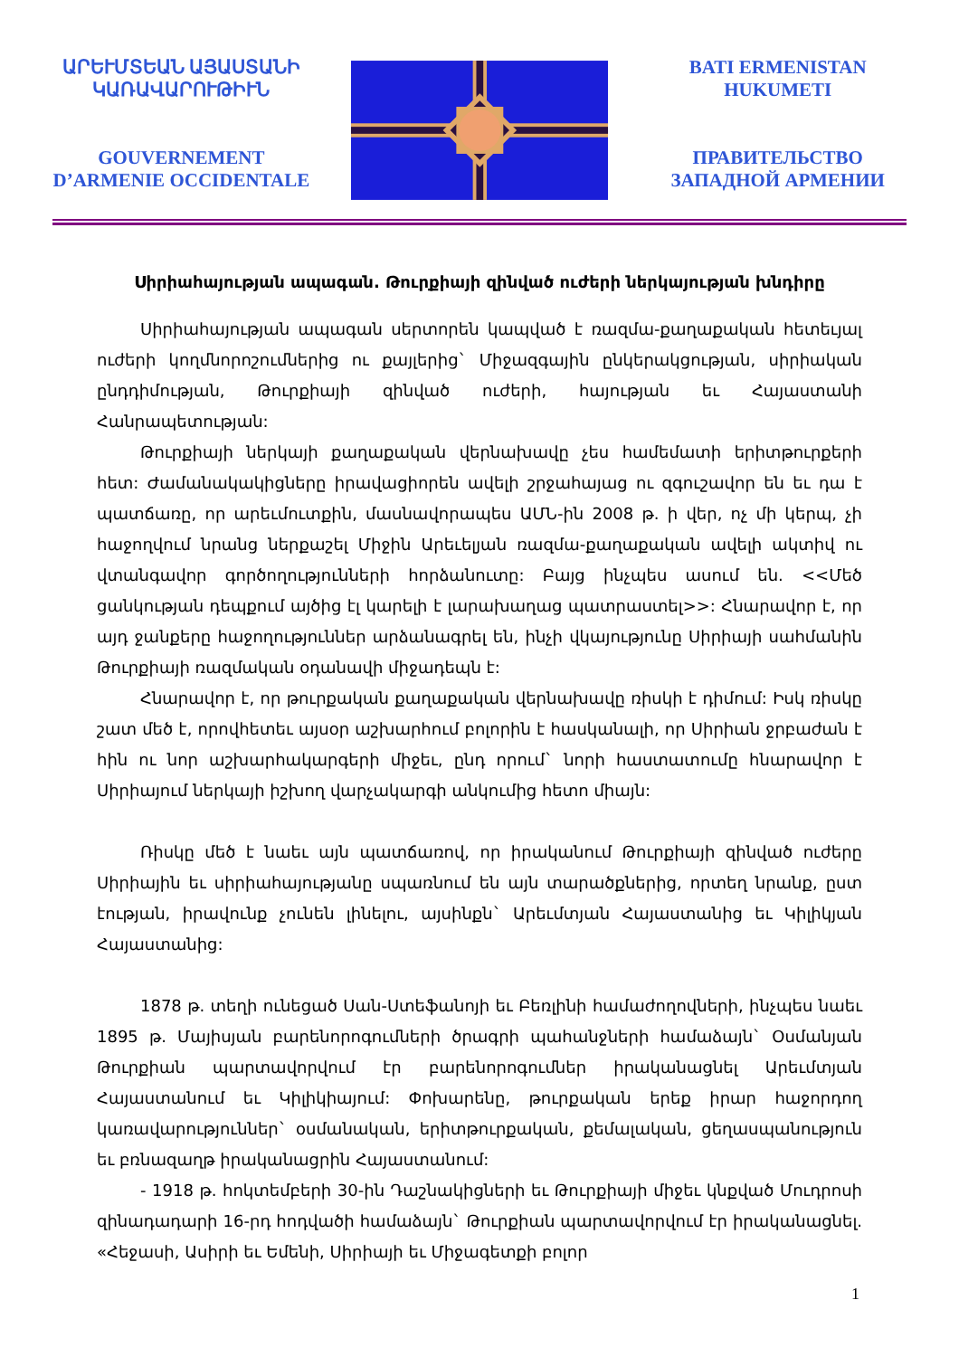ԱՐԵՒՄՏԵԱՆ ԱՅԱՍՏԱՆԻ ԿԱՌԱՎԱՐՈՒԹԻՒՆ
GOUVERNEMENT D’ARMENIE OCCIDENTALE
BATI ERMENISTAN HUKUMETI
ПРАВИТЕЛЬСТВО ЗАПАДНОЙ АРМЕНИИ
Սիրիահայության ապագան. Թուրքիայի զինված ուժերի ներկայության խնդիրը
Սիրիահայության ապագան սերտորեն կապված է ռազմա-քաղաքական հետեւյալ ուժերի կողմնորոշումներից ու քայլերից` Միջազգային ընկերակցության, սիրիական ընդդիմության, Թուրքիայի զինված ուժերի, հայության եւ Հայաստանի Հանրապետության:
Թուրքիայի ներկայի քաղաքական վերնախավը չես համեմատի երիտթուրքերի հետ: Ժամանակակիցները իրավացիորեն ավելի շրջահայաց ու զգուշավոր են եւ դա է պատճառը, որ արեւմուտքին, մասնավորապես ԱՄՆ-ին 2008 թ. ի վեր, ոչ մի կերպ, չի հաջողվում նրանց ներքաշել Միջին Արեւելյան ռազմա-քաղաքական ավելի ակտիվ ու վտանգավոր գործողությունների հորձանուտը: Բայց ինչպես ասում են. <<Մեծ ցանկության դեպքում այծից էլ կարելի է լարախաղաց պատրաստել>>: Հնարավոր է, որ այդ ջանքերը հաջողություններ արձանագրել են, ինչի վկայությունը Սիրիայի սահմանին Թուրքիայի ռազմական օդանավի միջադեպն է:
Հնարավոր է, որ թուրքական քաղաքական վերնախավը ռիսկի է դիմում: Իսկ ռիսկը շատ մեծ է, որովհետեւ այսօր աշխարհում բոլորին է հասկանալի, որ Սիրիան ջրբաժան է հին ու նոր աշխարհակարգերի միջեւ, ընդ որում` նորի հաստատումը հնարավոր է Սիրիայում ներկայի իշխող վարչակարգի անկումից հետո միայն:
Ռիսկը մեծ է նաեւ այն պատճառով, որ իրականում Թուրքիայի զինված ուժերը Սիրիային եւ սիրիահայությանը սպառնում են այն տարածքներից, որտեղ նրանք, ըստ էության, իրավունք չունեն լինելու, այսինքն` Արեւմտյան Հայաստանից եւ Կիլիկյան Հայաստանից:
1878 թ. տեղի ունեցած Սան-Ստեֆանոյի եւ Բեռլինի համաժողովների, ինչպես նաեւ 1895 թ. Մայիսյան բարենորոգումների ծրագրի պահանջների համաձայն` Օսմանյան Թուրքիան պարտավորվում էր բարենորոգումներ իրականացնել Արեւմտյան Հայաստանում եւ Կիլիկիայում: Փոխարենը, թուրքական երեք իրար հաջորդող կառավարություններ` օսմանական, երիտթուրքական, քեմալական, ցեղասպանություն եւ բռնազաղթ իրականացրին Հայաստանում:
- 1918 թ. հոկտեմբերի 30-ին Դաշնակիցների եւ Թուրքիայի միջեւ կնքված Մուդրոսի զինադադարի 16-րդ հոդվածի համաձայն` Թուրքիան պարտավորվում էր իրականացնել. «Հեջասի, Ասիրի եւ Եմենի, Սիրիայի եւ Միջագետքի բոլոր
1